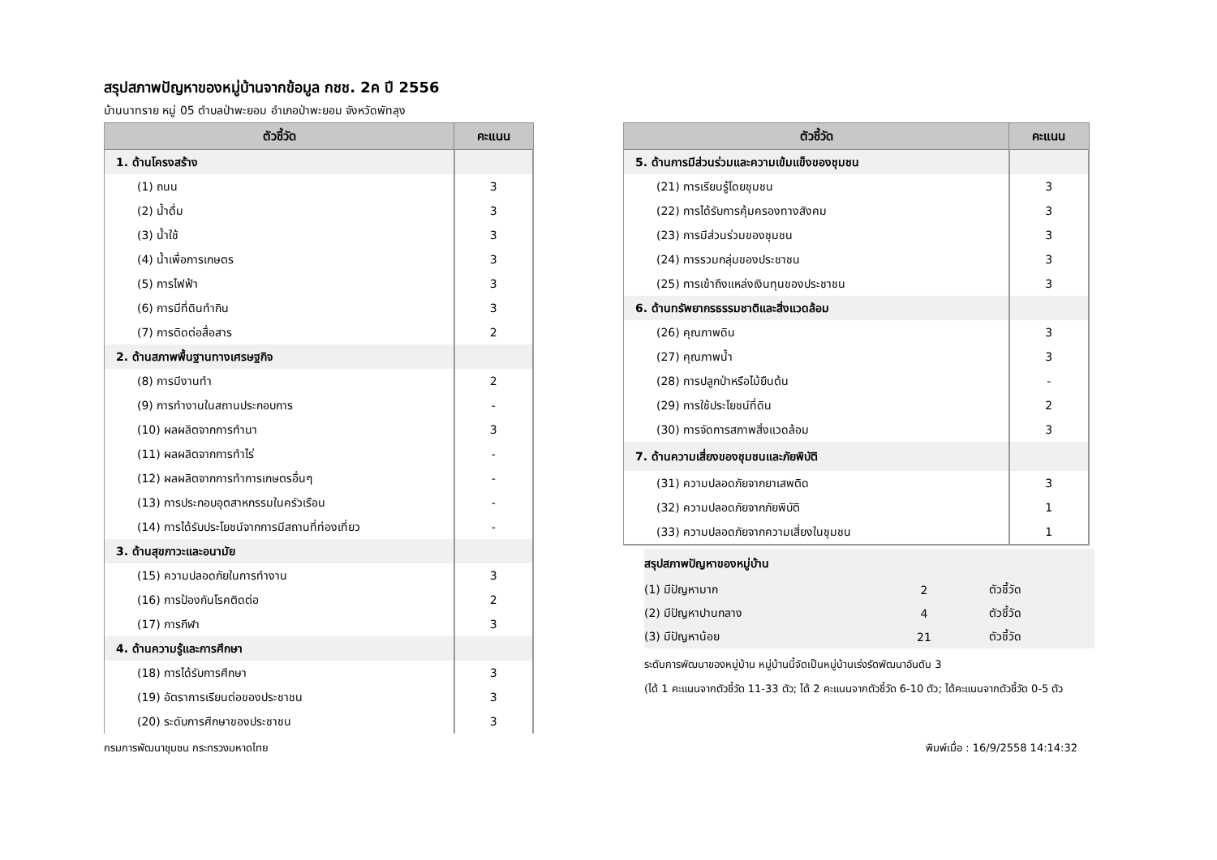สรุปสภาพปัญหาของหมู่บ้านจากข้อมูล กชช. 2ค ปี 2556
บ้านนาทราย หมู่ 05 ตำบลป่าพะยอม อำเภอป่าพะยอม จังหวัดพัทลุง
| ตัวชี้วัด | คะแนน |
| --- | --- |
| 1. ด้านโครงสร้าง | |
| (1) ถนน | 3 |
| (2) น้ำดื่ม | 3 |
| (3) น้ำใช้ | 3 |
| (4) น้ำเพื่อการเกษตร | 3 |
| (5) การไฟฟ้า | 3 |
| (6) การมีที่ดินทำกิน | 3 |
| (7) การติดต่อสื่อสาร | 2 |
| 2. ด้านสภาพพื้นฐานทางเศรษฐกิจ | |
| (8) การมีงานทำ | 2 |
| (9) การทำงานในสถานประกอบการ | - |
| (10) ผลผลิตจากการทำนา | 3 |
| (11) ผลผลิตจากการทำไร่ | - |
| (12) ผลผลิตจากการทำการเกษตรอื่นๆ | - |
| (13) การประกอบอุตสาหกรรมในครัวเรือน | - |
| (14) การได้รับประโยชน์จากการมีสถานที่ท่องเที่ยว | - |
| 3. ด้านสุขภาวะและอนามัย | |
| (15) ความปลอดภัยในการทำงาน | 3 |
| (16) การป้องกันโรคติดต่อ | 2 |
| (17) การกีฬา | 3 |
| 4. ด้านความรู้และการศึกษา | |
| (18) การได้รับการศึกษา | 3 |
| (19) อัตราการเรียนต่อของประชาชน | 3 |
| (20) ระดับการศึกษาของประชาชน | 3 |
| ตัวชี้วัด | คะแนน |
| --- | --- |
| 5. ด้านการมีส่วนร่วมและความเข้มแข็งของชุมชน | |
| (21) การเรียนรู้โดยชุมชน | 3 |
| (22) การได้รับการคุ้มครองทางสังคม | 3 |
| (23) การมีส่วนร่วมของชุมชน | 3 |
| (24) การรวมกลุ่มของประชาชน | 3 |
| (25) การเข้าถึงแหล่งเงินทุนของประชาชน | 3 |
| 6. ด้านทรัพยากรธรรมชาติและสิ่งแวดล้อม | |
| (26) คุณภาพดิน | 3 |
| (27) คุณภาพน้ำ | 3 |
| (28) การปลูกป่าหรือไม้ยืนต้น | - |
| (29) การใช้ประโยชน์ที่ดิน | 2 |
| (30) การจัดการสภาพสิ่งแวดล้อม | 3 |
| 7. ด้านความเสี่ยงของชุมชนและภัยพิบัติ | |
| (31) ความปลอดภัยจากยาเสพติด | 3 |
| (32) ความปลอดภัยจากภัยพิบัติ | 1 |
| (33) ความปลอดภัยจากความเสี่ยงในชุมชน | 1 |
| สรุปสภาพปัญหาของหมู่บ้าน | | |
| (1) มีปัญหามาก | 2 | ตัวชี้วัด |
| (2) มีปัญหาปานกลาง | 4 | ตัวชี้วัด |
| (3) มีปัญหาน้อย | 21 | ตัวชี้วัด |
ระดับการพัฒนาของหมู่บ้าน หมู่บ้านนี้จัดเป็นหมู่บ้านเร่งรัดพัฒนาอันดับ 3
(ได้ 1 คะแนนจากตัวชี้วัด 11-33 ตัว; ได้ 2 คะแนนจากตัวชี้วัด 6-10 ตัว; ได้คะแนนจากตัวชี้วัด 0-5 ตัว
กรมการพัฒนาชุมชน กระทรวงมหาดไทย พิมพ์เมื่อ : 16/9/2558 14:14:32